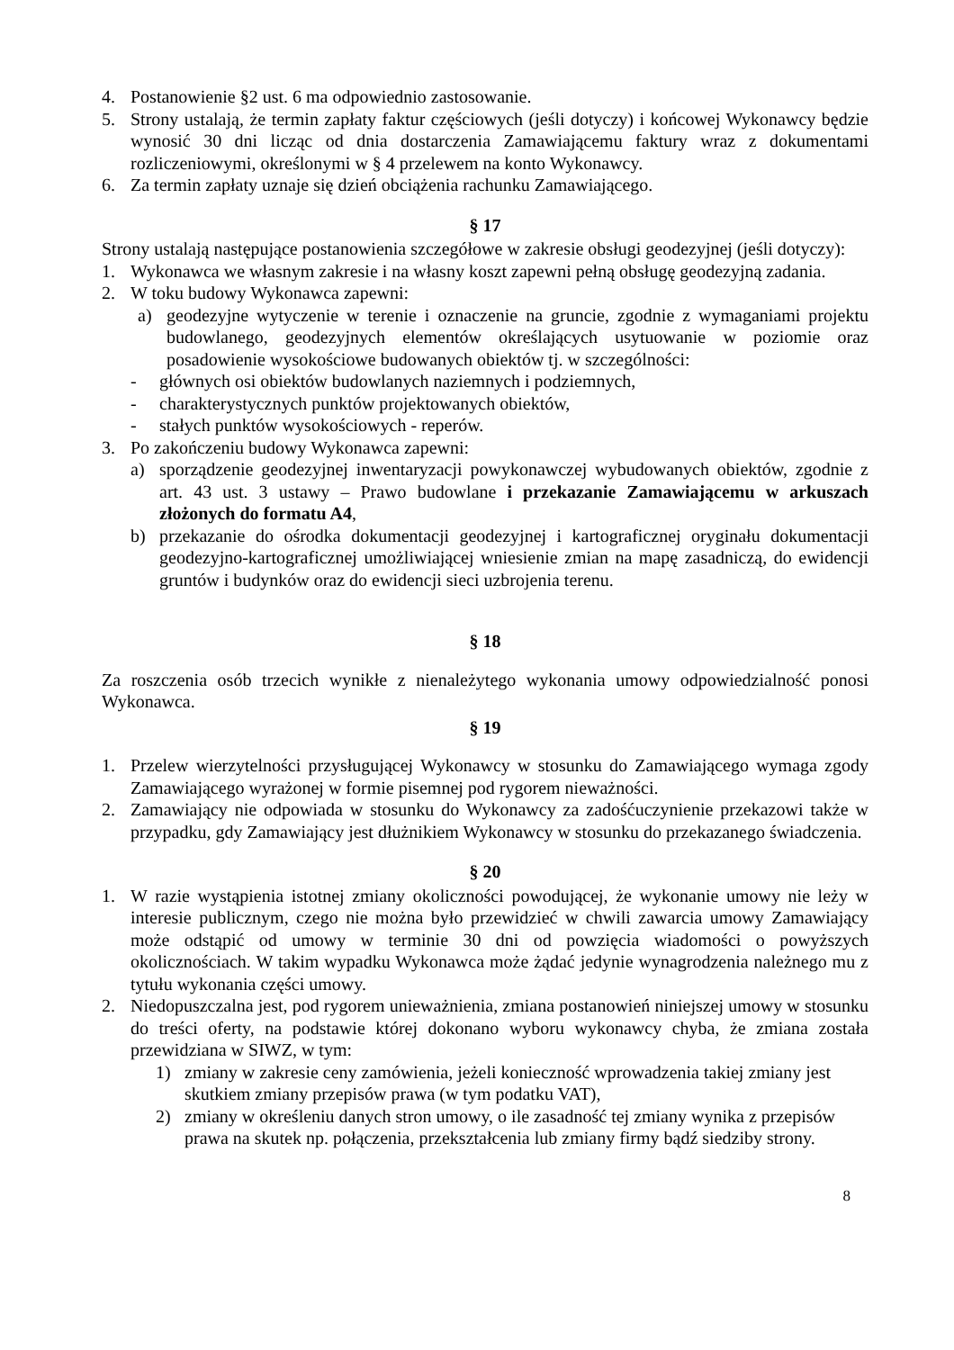4. Postanowienie §2 ust. 6 ma odpowiednio zastosowanie.
5. Strony ustalają, że termin zapłaty faktur częściowych (jeśli dotyczy) i końcowej Wykonawcy będzie wynosić 30 dni licząc od dnia dostarczenia Zamawiającemu faktury wraz z dokumentami rozliczeniowymi, określonymi w § 4 przelewem na konto Wykonawcy.
6. Za termin zapłaty uznaje się dzień obciążenia rachunku Zamawiającego.
§ 17
Strony ustalają następujące postanowienia szczegółowe w zakresie obsługi geodezyjnej (jeśli dotyczy):
1. Wykonawca we własnym zakresie i na własny koszt zapewni pełną obsługę geodezyjną zadania.
2. W toku budowy Wykonawca zapewni:
a) geodezyjne wytyczenie w terenie i oznaczenie na gruncie, zgodnie z wymaganiami projektu budowlanego, geodezyjnych elementów określających usytuowanie w poziomie oraz posadowienie wysokościowe budowanych obiektów tj. w szczególności:
- głównych osi obiektów budowlanych naziemnych i podziemnych,
- charakterystycznych punktów projektowanych obiektów,
- stałych punktów wysokościowych - reperów.
3. Po zakończeniu budowy Wykonawca zapewni:
a) sporządzenie geodezyjnej inwentaryzacji powykonawczej wybudowanych obiektów, zgodnie z art. 43 ust. 3 ustawy – Prawo budowlane i przekazanie Zamawiającemu w arkuszach złożonych do formatu A4,
b) przekazanie do ośrodka dokumentacji geodezyjnej i kartograficznej oryginału dokumentacji geodezyjno-kartograficznej umożliwiającej wniesienie zmian na mapę zasadniczą, do ewidencji gruntów i budynków oraz do ewidencji sieci uzbrojenia terenu.
§ 18
Za roszczenia osób trzecich wynikłe z nienależytego wykonania umowy odpowiedzialność ponosi Wykonawca.
§ 19
1. Przelew wierzytelności przysługującej Wykonawcy w stosunku do Zamawiającego wymaga zgody Zamawiającego wyrażonej w formie pisemnej pod rygorem nieważności.
2. Zamawiający nie odpowiada w stosunku do Wykonawcy za zadośćuczynienie przekazowi także w przypadku, gdy Zamawiający jest dłużnikiem Wykonawcy w stosunku do przekazanego świadczenia.
§ 20
1. W razie wystąpienia istotnej zmiany okoliczności powodującej, że wykonanie umowy nie leży w interesie publicznym, czego nie można było przewidzieć w chwili zawarcia umowy Zamawiający może odstąpić od umowy w terminie 30 dni od powzięcia wiadomości o powyższych okolicznościach. W takim wypadku Wykonawca może żądać jedynie wynagrodzenia należnego mu z tytułu wykonania części umowy.
2. Niedopuszczalna jest, pod rygorem unieważnienia, zmiana postanowień niniejszej umowy w stosunku do treści oferty, na podstawie której dokonano wyboru wykonawcy chyba, że zmiana została przewidziana w SIWZ, w tym:
1) zmiany w zakresie ceny zamówienia, jeżeli konieczność wprowadzenia takiej zmiany jest skutkiem zmiany przepisów prawa (w tym podatku VAT),
2) zmiany w określeniu danych stron umowy, o ile zasadność tej zmiany wynika z przepisów prawa na skutek np. połączenia, przekształcenia lub zmiany firmy bądź siedziby strony.
8